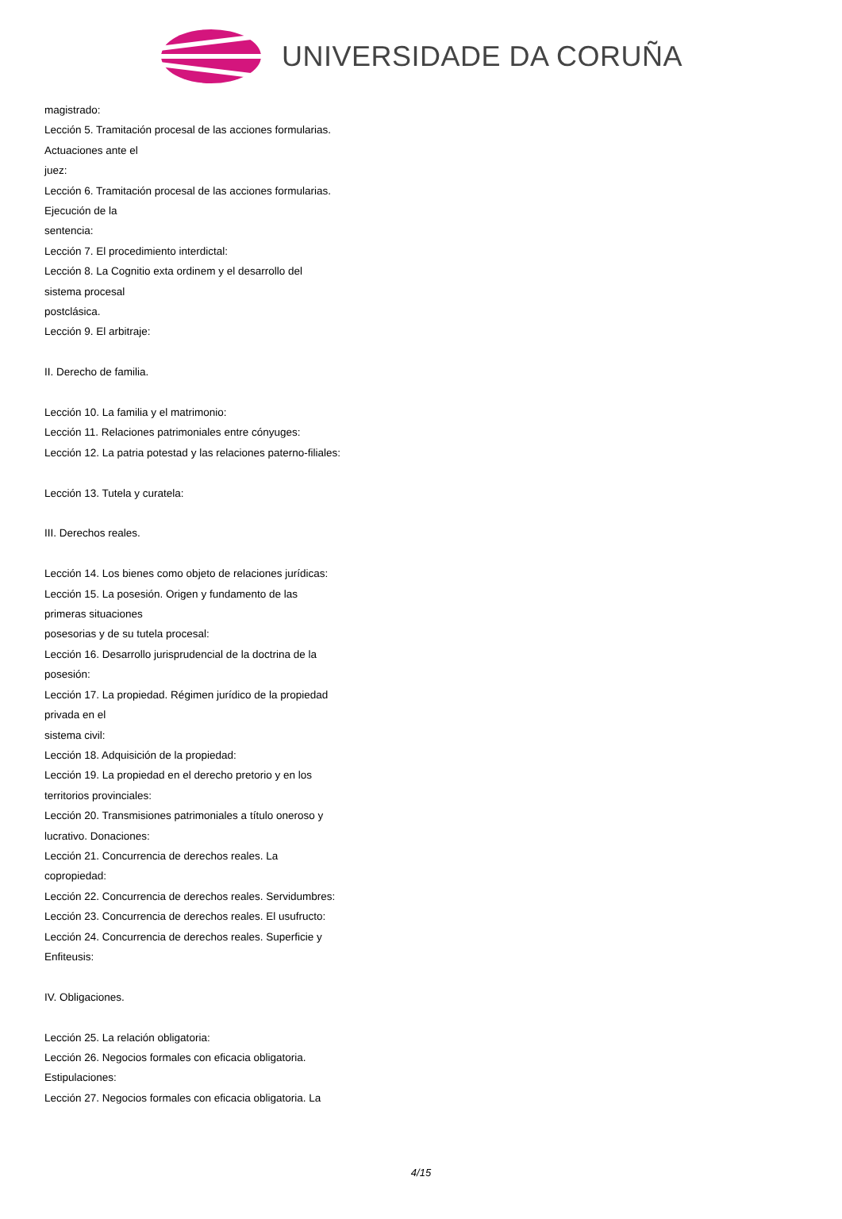UNIVERSIDADE DA CORUÑA
magistrado:
Lección 5. Tramitación procesal de las acciones formularias.
Actuaciones ante el
juez:
Lección 6. Tramitación procesal de las acciones formularias.
Ejecución de la
sentencia:
Lección 7. El procedimiento interdictal:
Lección 8. La Cognitio exta ordinem y el desarrollo del
sistema procesal
postclásica.
Lección 9. El arbitraje:
II. Derecho de familia.
Lección 10. La familia y el matrimonio:
Lección 11. Relaciones patrimoniales entre cónyuges:
Lección 12. La patria potestad y las relaciones paterno-filiales:
Lección 13. Tutela y curatela:
III. Derechos reales.
Lección 14. Los bienes como objeto de relaciones jurídicas:
Lección 15. La posesión. Origen y fundamento de las
primeras situaciones
posesorias y de su tutela procesal:
Lección 16. Desarrollo jurisprudencial de la doctrina de la
posesión:
Lección 17. La propiedad. Régimen jurídico de la propiedad
privada en el
sistema civil:
Lección 18. Adquisición de la propiedad:
Lección 19. La propiedad en el derecho pretorio y en los
territorios provinciales:
Lección 20. Transmisiones patrimoniales a título oneroso y
lucrativo. Donaciones:
Lección 21. Concurrencia de derechos reales. La
copropiedad:
Lección 22. Concurrencia de derechos reales. Servidumbres:
Lección 23. Concurrencia de derechos reales. El usufructo:
Lección 24. Concurrencia de derechos reales. Superficie y
Enfiteusis:
IV. Obligaciones.
Lección 25. La relación obligatoria:
Lección 26. Negocios formales con eficacia obligatoria.
Estipulaciones:
Lección 27. Negocios formales con eficacia obligatoria. La
4/15